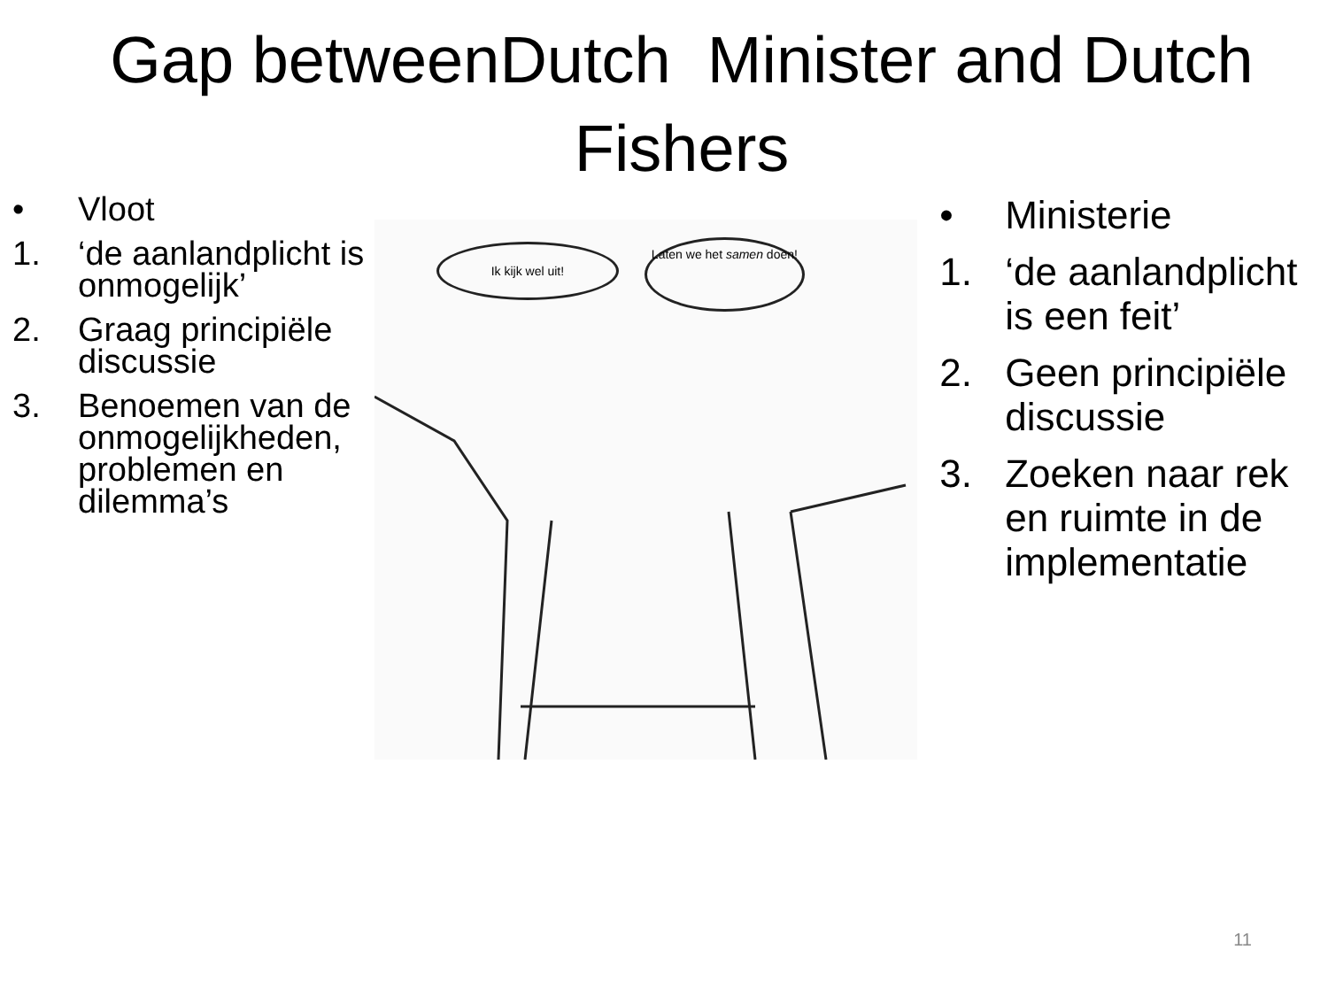Gap betweenDutch Minister and Dutch Fishers
• Vloot
1. ‘de aanlandplicht is onmogelijk’
2. Graag principiële discussie
3. Benoemen van de onmogelijkheden, problemen en dilemma’s
Ik kijk wel uit!
Laten we het samen doen!
• Ministerie
1. ‘de aanlandplicht is een feit’
2. Geen principiële discussie
3. Zoeken naar rek en ruimte in de implementatie
11